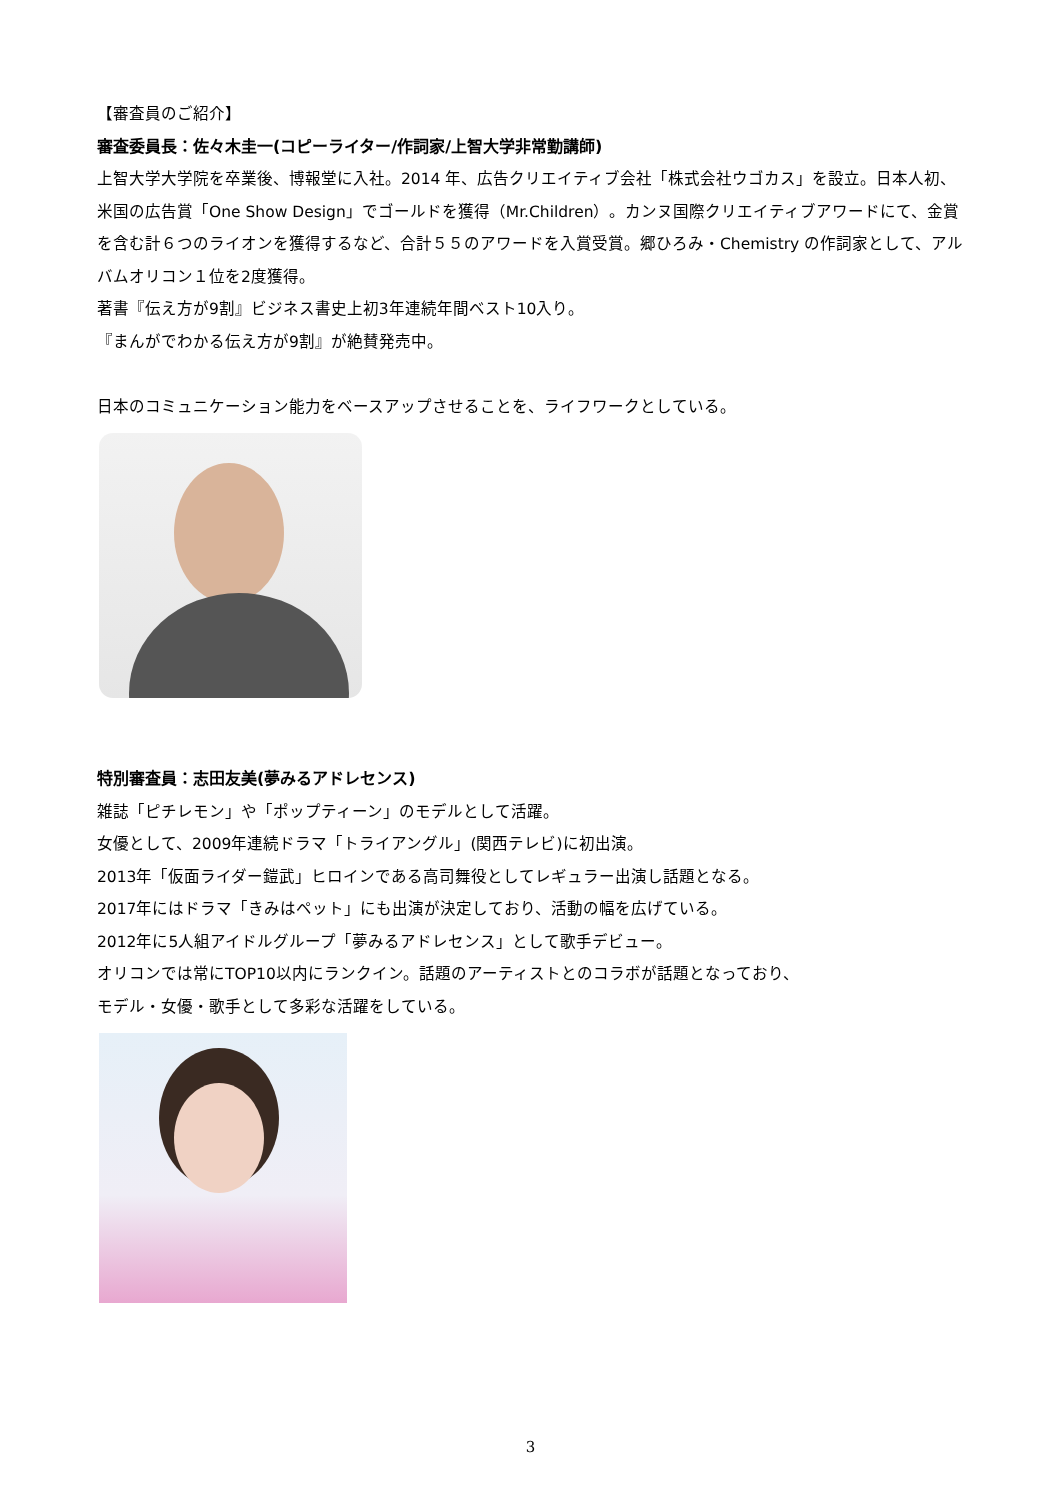【審査員のご紹介】
審査委員長：佐々木圭一(コピーライター/作詞家/上智大学非常勤講師)
上智大学大学院を卒業後、博報堂に入社。2014 年、広告クリエイティブ会社「株式会社ウゴカス」を設立。日本人初、米国の広告賞「One Show Design」でゴールドを獲得（Mr.Children）。カンヌ国際クリエイティブアワードにて、金賞を含む計６つのライオンを獲得するなど、合計５５のアワードを入賞受賞。郷ひろみ・Chemistry の作詞家として、アルバムオリコン１位を2度獲得。
著書『伝え方が9割』ビジネス書史上初3年連続年間ベスト10入り。
『まんがでわかる伝え方が9割』が絶賛発売中。
日本のコミュニケーション能力をベースアップさせることを、ライフワークとしている。
特別審査員：志田友美(夢みるアドレセンス)
雑誌「ピチレモン」や「ポップティーン」のモデルとして活躍。
女優として、2009年連続ドラマ「トライアングル」(関西テレビ)に初出演。
2013年「仮面ライダー鎧武」ヒロインである高司舞役としてレギュラー出演し話題となる。
2017年にはドラマ「きみはペット」にも出演が決定しており、活動の幅を広げている。
2012年に5人組アイドルグループ「夢みるアドレセンス」として歌手デビュー。
オリコンでは常にTOP10以内にランクイン。話題のアーティストとのコラボが話題となっており、
モデル・女優・歌手として多彩な活躍をしている。
3